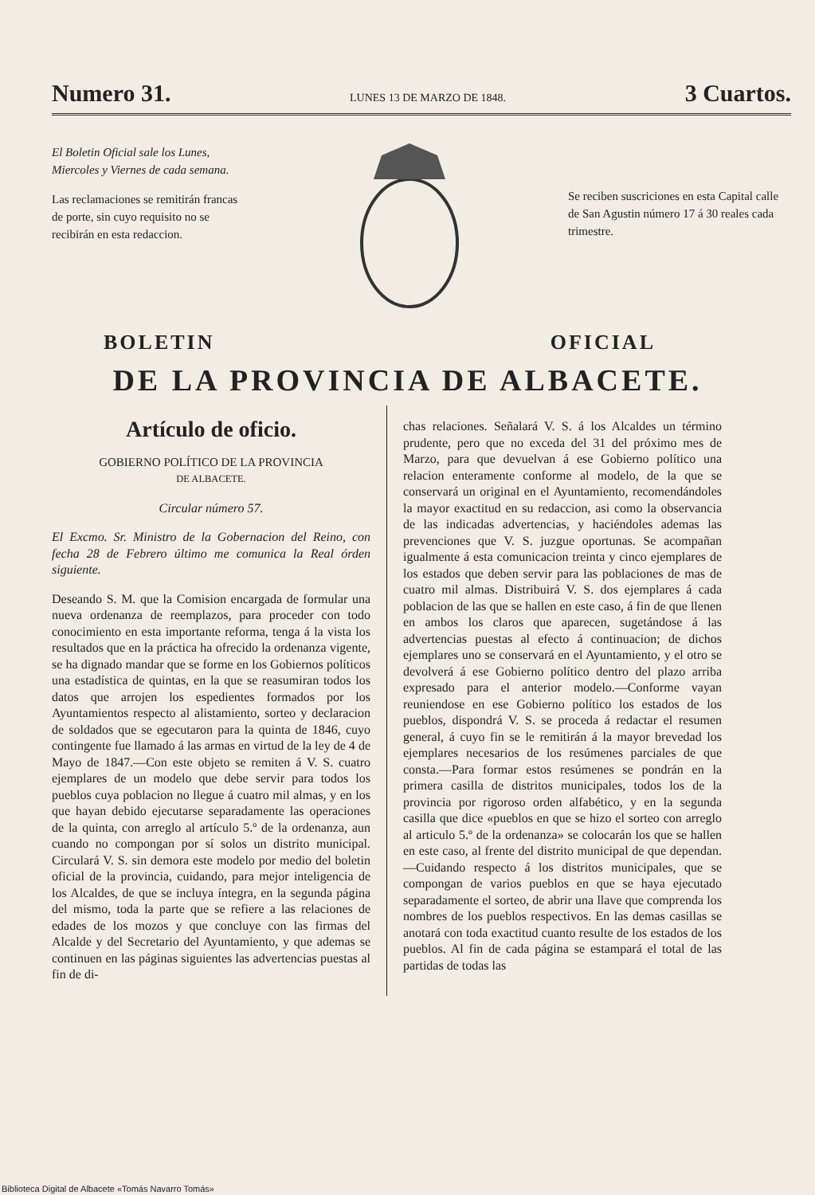Numero 31. LUNES 13 DE MARZO DE 1848. 3 Cuartos.
El Boletin Oficial sale los Lunes, Miercoles y Viernes de cada semana.
Las reclamaciones se remitirán francas de porte, sin cuyo requisito no se recibirán en esta redaccion.
Se reciben suscriciones en esta Capital calle de San Agustin número 17 á 30 reales cada trimestre.
BOLETIN OFICIAL
DE LA PROVINCIA DE ALBACETE.
Artículo de oficio.
GOBIERNO POLÍTICO DE LA PROVINCIA
DE ALBACETE.
Circular número 57.
El Excmo. Sr. Ministro de la Gobernacion del Reino, con fecha 28 de Febrero último me comunica la Real órden siguiente.
Deseando S. M. que la Comision encargada de formular una nueva ordenanza de reemplazos, para proceder con todo conocimiento en esta importante reforma, tenga á la vista los resultados que en la práctica ha ofrecido la ordenanza vigente, se ha dignado mandar que se forme en los Gobiernos políticos una estadística de quintas, en la que se reasumiran todos los datos que arrojen los espedientes formados por los Ayuntamientos respecto al alistamiento, sorteo y declaracion de soldados que se egecutaron para la quinta de 1846, cuyo contingente fue llamado á las armas en virtud de la ley de 4 de Mayo de 1847.—Con este objeto se remiten á V. S. cuatro ejemplares de un modelo que debe servir para todos los pueblos cuya poblacion no llegue á cuatro mil almas, y en los que hayan debido ejecutarse separadamente las operaciones de la quinta, con arreglo al artículo 5.º de la ordenanza, aun cuando no compongan por sí solos un distrito municipal. Circulará V. S. sin demora este modelo por medio del boletin oficial de la provincia, cuidando, para mejor inteligencia de los Alcaldes, de que se incluya íntegra, en la segunda página del mismo, toda la parte que se refiere a las relaciones de edades de los mozos y que concluye con las firmas del Alcalde y del Secretario del Ayuntamiento, y que ademas se continuen en las páginas siguientes las advertencias puestas al fin de di-
chas relaciones. Señalará V. S. á los Alcaldes un término prudente, pero que no exceda del 31 del próximo mes de Marzo, para que devuelvan á ese Gobierno político una relacion enteramente conforme al modelo, de la que se conservará un original en el Ayuntamiento, recomendándoles la mayor exactitud en su redaccion, asi como la observancia de las indicadas advertencias, y haciéndoles ademas las prevenciones que V. S. juzgue oportunas. Se acompañan igualmente á esta comunicacion treinta y cinco ejemplares de los estados que deben servir para las poblaciones de mas de cuatro mil almas. Distribuirá V. S. dos ejemplares á cada poblacion de las que se hallen en este caso, á fin de que llenen en ambos los claros que aparecen, sugetándose á las advertencias puestas al efecto á continuacion; de dichos ejemplares uno se conservará en el Ayuntamiento, y el otro se devolverá á ese Gobierno político dentro del plazo arriba expresado para el anterior modelo.—Conforme vayan reuniendose en ese Gobierno político los estados de los pueblos, dispondrá V. S. se proceda á redactar el resumen general, á cuyo fin se le remitirán á la mayor brevedad los ejemplares necesarios de los resúmenes parciales de que consta.—Para formar estos resúmenes se pondrán en la primera casilla de distritos municipales, todos los de la provincia por rigoroso orden alfabético, y en la segunda casilla que dice «pueblos en que se hizo el sorteo con arreglo al articulo 5.º de la ordenanza» se colocarán los que se hallen en este caso, al frente del distrito municipal de que dependan.—Cuidando respecto á los distritos municipales, que se compongan de varios pueblos en que se haya ejecutado separadamente el sorteo, de abrir una llave que comprenda los nombres de los pueblos respectivos. En las demas casillas se anotará con toda exactitud cuanto resulte de los estados de los pueblos. Al fin de cada página se estampará el total de las partidas de todas las
Biblioteca Digital de Albacete «Tomás Navarro Tomás»